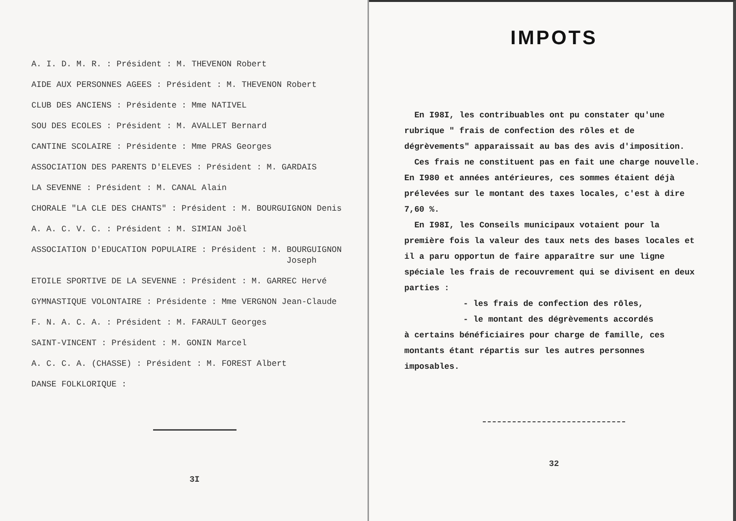A. I. D. M. R. : Président : M. THEVENON Robert
AIDE AUX PERSONNES AGEES : Président : M. THEVENON Robert
CLUB DES ANCIENS : Présidente : Mme NATIVEL
SOU DES ECOLES : Président : M. AVALLET Bernard
CANTINE SCOLAIRE : Présidente : Mme PRAS Georges
ASSOCIATION DES PARENTS D'ELEVES : Président : M. GARDAIS
LA SEVENNE : Président : M. CANAL Alain
CHORALE "LA CLE DES CHANTS" : Président : M. BOURGUIGNON Denis
A. A. C. V. C. : Président : M. SIMIAN Joël
ASSOCIATION D'EDUCATION POPULAIRE : Président : M. BOURGUIGNON
Joseph
ETOILE SPORTIVE DE LA SEVENNE : Président : M. GARREC Hervé
GYMNASTIQUE VOLONTAIRE : Présidente : Mme VERGNON Jean-Claude
F. N. A. C. A. : Président : M. FARAULT Georges
SAINT-VINCENT : Président : M. GONIN Marcel
A. C. C. A. (CHASSE) : Président : M. FOREST Albert
DANSE FOLKLORIQUE :
3I
IMPOTS
En I98I, les contribuables ont pu constater qu'une rubrique " frais de confection des rôles et de dégrèvements" apparaissait au bas des avis d'imposition.
Ces frais ne constituent pas en fait une charge nouvelle. En I980 et années antérieures, ces sommes étaient déjà prélevées sur le montant des taxes locales, c'est à dire 7,60 %.
En I98I, les Conseils municipaux votaient pour la première fois la valeur des taux nets des bases locales et il a paru opportun de faire apparaître sur une ligne spéciale les frais de recouvrement qui se divisent en deux parties :
- les frais de confection des rôles,
- le montant des dégrèvements accordés
à certains bénéficiaires pour charge de famille, ces montants étant répartis sur les autres personnes imposables.
32